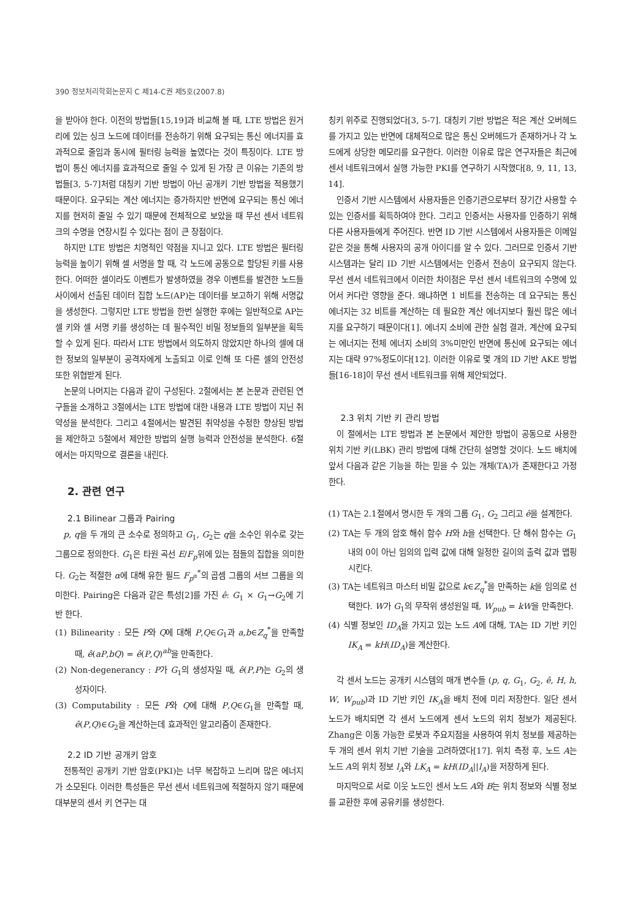390 정보처리학회논문지 C 제14-C권 제5호(2007.8)
을 받아야 한다. 이전의 방법들[15,19]과 비교해 볼 때, LTE 방법은 원거리에 있는 싱크 노드에 데이터를 전송하기 위해 요구되는 통신 에너지를 효과적으로 줄임과 동시에 필터링 능력을 높였다는 것이 특징이다. LTE 방법이 통신 에너지를 효과적으로 줄일 수 있게 된 가장 큰 이유는 기존의 방법들[3, 5-7]처럼 대칭키 기반 방법이 아닌 공개키 기반 방법을 적용했기 때문이다. 요구되는 계산 에너지는 증가하지만 반면에 요구되는 통신 에너지를 현저히 줄일 수 있기 때문에 전체적으로 보았을 때 무선 센서 네트워크의 수명을 연장시킬 수 있다는 점이 큰 장점이다.
하지만 LTE 방법은 치명적인 약점을 지니고 있다. LTE 방법은 필터링 능력을 높이기 위해 셀 서명을 할 때, 각 노드에 공동으로 할당된 키를 사용한다. 어떠한 셀이라도 이벤트가 발생하였을 경우 이벤트를 발견한 노드들 사이에서 선출된 데이터 집합 노드(AP)는 데이터를 보고하기 위해 서명값을 생성한다. 그렇지만 LTE 방법을 한번 실행한 후에는 일반적으로 AP는 셀 키와 셀 서명 키를 생성하는 데 필수적인 비밀 정보들의 일부분을 획득할 수 있게 된다. 따라서 LTE 방법에서 의도하지 않았지만 하나의 셀에 대한 정보의 일부분이 공격자에게 노출되고 이로 인해 또 다른 셀의 안전성 또한 위협받게 된다.
논문의 나머지는 다음과 같이 구성된다. 2절에서는 본 논문과 관련된 연구들을 소개하고 3절에서는 LTE 방법에 대한 내용과 LTE 방법이 지닌 취약성을 분석한다. 그리고 4절에서는 발견된 취약성을 수정한 향상된 방법을 제안하고 5절에서 제안한 방법의 실행 능력과 안전성을 분석한다. 6절에서는 마지막으로 결론을 내린다.
2. 관련 연구
2.1 Bilinear 그룹과 Pairing
p, q을 두 개의 큰 소수로 정의하고 G<sub>1</sub>, G<sub>2</sub>는 q을 소수인 위수로 갖는 그룹으로 정의한다. G<sub>1</sub>은 타원 곡선 E/F<sub>p</sub>위에 있는 점들의 집합을 의미한다. G<sub>2</sub>는 적절한 α에 대해 유한 필드 F<sub>p<sup>α</sup></sub><sup>*</sup>의 곱셈 그룹의 서브 그룹을 의미한다. Pairing은 다음과 같은 특성[2]를 가진 ê: G<sub>1</sub> × G<sub>1</sub>→G<sub>2</sub>에 기반 한다.
(1) Bilinearity : 모든 P와 Q에 대해 P,Q∈G<sub>1</sub>과 a,b∈Z<sub>q</sub><sup>*</sup>을 만족할 때, ê(aP,bQ) = ê(P,Q)<sup>ab</sup>을 만족한다.
(2) Non-degenerancy : P가 G<sub>1</sub>의 생성자일 때, ê(P,P)는 G<sub>2</sub>의 생성자이다.
(3) Computability : 모든 P와 Q에 대해 P,Q∈G<sub>1</sub>을 만족할 때, ê(P,Q)∈G<sub>2</sub>을 계산하는데 효과적인 알고리즘이 존재한다.
2.2 ID 기반 공개키 암호
전통적인 공개키 기반 암호(PKI)는 너무 복잡하고 느리며 많은 에너지가 소모된다. 이러한 특성들은 무선 센서 네트워크에 적절하지 않기 때문에 대부분의 센서 키 연구는 대
칭키 위주로 진행되었다[3, 5-7]. 대칭키 기반 방법은 적은 계산 오버헤드를 가지고 있는 반면에 대체적으로 많은 통신 오버헤드가 존재하거나 각 노드에게 상당한 메모리를 요구한다. 이러한 이유로 많은 연구자들은 최근에 센서 네트워크에서 실행 가능한 PKI를 연구하기 시작했다[8, 9, 11, 13, 14].
인증서 기반 시스템에서 사용자들은 인증기관으로부터 장기간 사용할 수 있는 인증서를 획득하여야 한다. 그리고 인증서는 사용자를 인증하기 위해 다른 사용자들에게 주어진다. 반면 ID 기반 시스템에서 사용자들은 이메일 같은 것을 통해 사용자의 공개 아이디를 알 수 있다. 그러므로 인증서 기반 시스템과는 달리 ID 기반 시스템에서는 인증서 전송이 요구되지 않는다. 무선 센서 네트워크에서 이러한 차이점은 무선 센서 네트워크의 수명에 있어서 커다란 영향을 준다. 왜냐하면 1 비트를 전송하는 데 요구되는 통신 에너지는 32 비트를 계산하는 데 필요한 계산 에너지보다 훨씬 많은 에너지를 요구하기 때문이다[1]. 에너지 소비에 관한 실험 결과, 계산에 요구되는 에너지는 전체 에너지 소비의 3%미만인 반면에 통신에 요구되는 에너지는 대략 97%정도이다[12]. 이러한 이유로 몇 개의 ID 기반 AKE 방법들[16-18]이 무선 센서 네트워크를 위해 제안되었다.
2.3 위치 기반 키 관리 방법
이 절에서는 LTE 방법과 본 논문에서 제안한 방법이 공동으로 사용한 위치 기반 키(LBK) 관리 방법에 대해 간단히 설명할 것이다. 노드 배치에 앞서 다음과 같은 기능을 하는 믿을 수 있는 개체(TA)가 존재한다고 가정한다.
(1) TA는 2.1절에서 명시한 두 개의 그룹 G<sub>1</sub>, G<sub>2</sub> 그리고 ê을 설계한다.
(2) TA는 두 개의 암호 해쉬 함수 H와 h을 선택한다. 단 해쉬 함수는 G<sub>1</sub>내의 0이 아닌 임의의 입력 값에 대해 일정한 길이의 출력 값과 맵핑시킨다.
(3) TA는 네트워크 마스터 비밀 값으로 k∈Z<sub>q</sub><sup>*</sup>을 만족하는 k을 임의로 선택한다. W가 G<sub>1</sub>의 무작위 생성원일 때, W<sub>pub</sub> = kW을 만족한다.
(4) 식별 정보인 ID<sub>A</sub>을 가지고 있는 노드 A에 대해, TA는 ID 기반 키인 IK<sub>A</sub> = kH(ID<sub>A</sub>)을 계산한다.
각 센서 노드는 공개키 시스템의 매개 변수들 (p, q, G<sub>1</sub>, G<sub>2</sub>, ê, H, h, W, W<sub>pub</sub>)과 ID 기반 키인 IK<sub>A</sub>을 배치 전에 미리 저장한다. 일단 센서 노드가 배치되면 각 센서 노드에게 센서 노드의 위치 정보가 제공된다. Zhang은 이동 가능한 로봇과 주요지점을 사용하여 위치 정보를 제공하는 두 개의 센서 위치 기반 기술을 고려하였다[17]. 위치 측정 후, 노드 A는 노드 A의 위치 정보 l<sub>A</sub>와 LK<sub>A</sub> = kH(ID<sub>A</sub>||l<sub>A</sub>)을 저장하게 된다.
마지막으로 서로 이웃 노드인 센서 노드 A와 B는 위치 정보와 식별 정보를 교환한 후에 공유키를 생성한다.